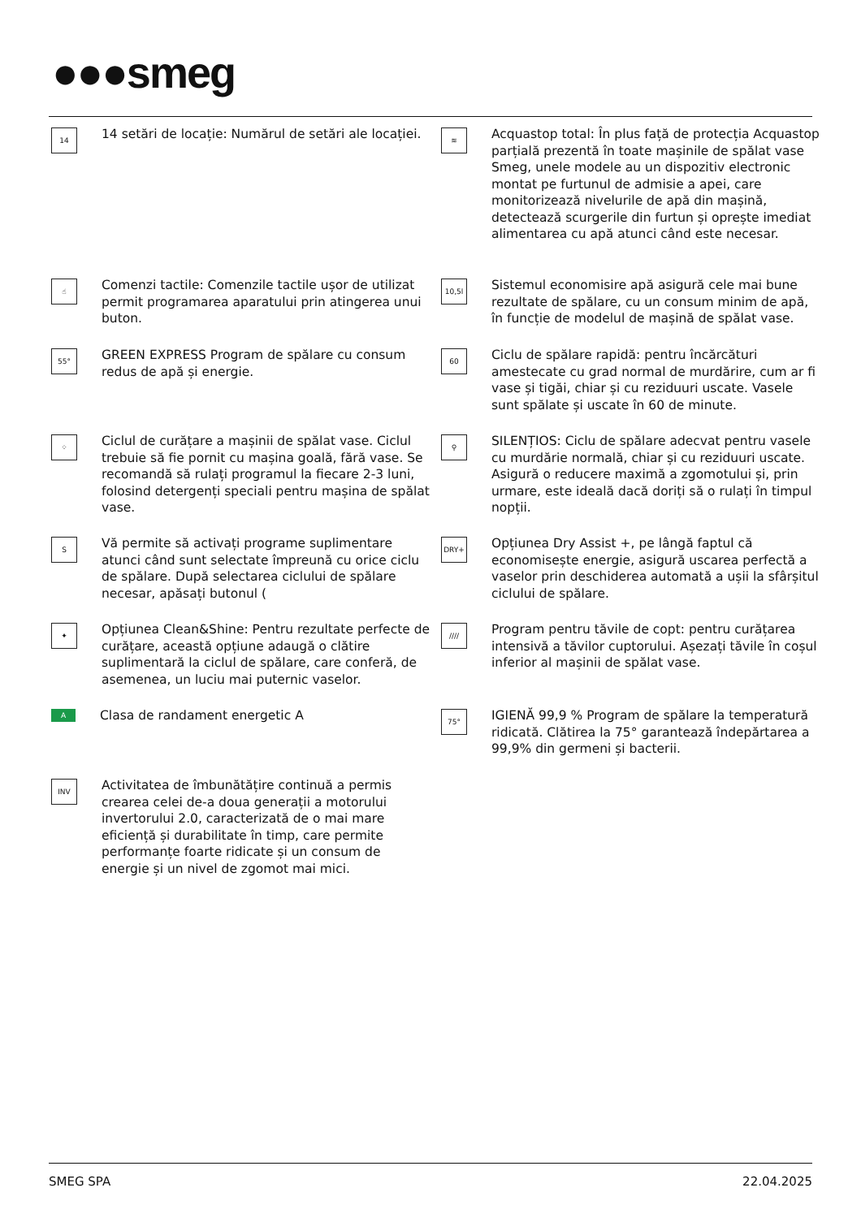●●●smeg
14
14 setări de locație: Numărul de setări ale locației.
☝
Comenzi tactile: Comenzile tactile ușor de utilizat permit programarea aparatului prin atingerea unui buton.
55°
GREEN EXPRESS Program de spălare cu consum redus de apă și energie.
⁘
Ciclul de curățare a mașinii de spălat vase. Ciclul trebuie să fie pornit cu mașina goală, fără vase. Se recomandă să rulați programul la fiecare 2-3 luni, folosind detergenți speciali pentru mașina de spălat vase.
S
Vă permite să activați programe suplimentare atunci când sunt selectate împreună cu orice ciclu de spălare. După selectarea ciclului de spălare necesar, apăsați butonul (
✦
Opțiunea Clean&Shine: Pentru rezultate perfecte de curățare, această opțiune adaugă o clătire suplimentară la ciclul de spălare, care conferă, de asemenea, un luciu mai puternic vaselor.
A
Clasa de randament energetic A
INV
Activitatea de îmbunătățire continuă a permis crearea celei de-a doua generații a motorului invertorului 2.0, caracterizată de o mai mare eficiență și durabilitate în timp, care permite performanțe foarte ridicate și un consum de energie și un nivel de zgomot mai mici.
≋
Acquastop total: În plus față de protecția Acquastop parțială prezentă în toate mașinile de spălat vase Smeg, unele modele au un dispozitiv electronic montat pe furtunul de admisie a apei, care monitorizează nivelurile de apă din mașină, detectează scurgerile din furtun și oprește imediat alimentarea cu apă atunci când este necesar.
10,5l
Sistemul economisire apă asigură cele mai bune rezultate de spălare, cu un consum minim de apă, în funcție de modelul de mașină de spălat vase.
60
Ciclu de spălare rapidă: pentru încărcături amestecate cu grad normal de murdărire, cum ar fi vase și tigăi, chiar și cu reziduuri uscate. Vasele sunt spălate și uscate în 60 de minute.
⚲
SILENȚIOS: Ciclu de spălare adecvat pentru vasele cu murdărie normală, chiar și cu reziduuri uscate. Asigură o reducere maximă a zgomotului și, prin urmare, este ideală dacă doriți să o rulați în timpul nopții.
DRY+
Opțiunea Dry Assist +, pe lângă faptul că economisește energie, asigură uscarea perfectă a vaselor prin deschiderea automată a ușii la sfârșitul ciclului de spălare.
////
Program pentru tăvile de copt: pentru curățarea intensivă a tăvilor cuptorului. Așezați tăvile în coșul inferior al mașinii de spălat vase.
75°
IGIENĂ 99,9 % Program de spălare la temperatură ridicată. Clătirea la 75° garantează îndepărtarea a 99,9% din germeni și bacterii.
SMEG SPA 22.04.2025